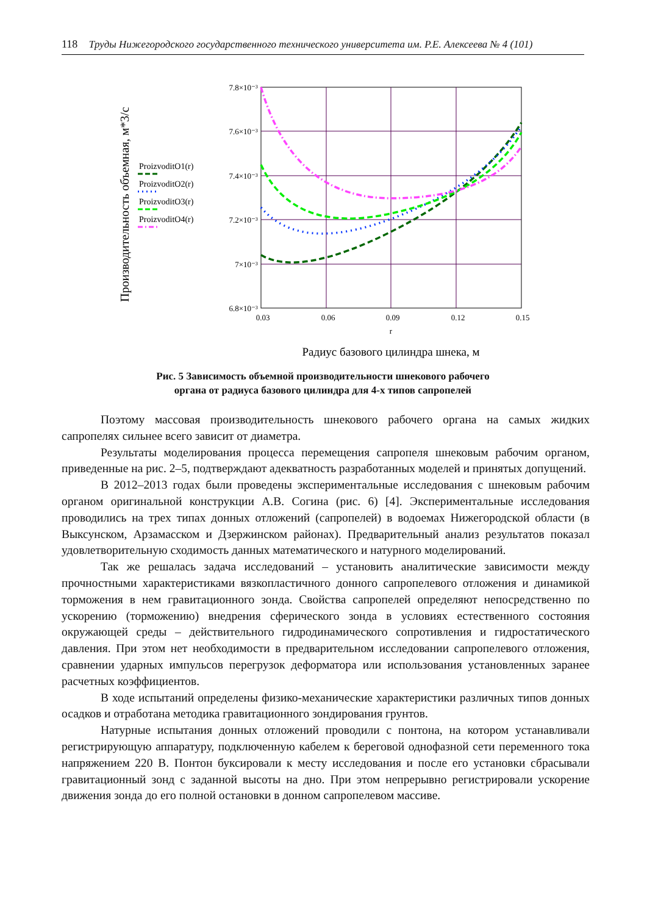118 Труды Нижегородского государственного технического университета им. Р.Е. Алексеева № 4 (101)
Производительность объемная, м*3/с
ProizvoditO1(r)
ProizvoditO2(r)
ProizvoditO3(r)
ProizvoditO4(r)
7.8×10⁻³
7.6×10⁻³
7.4×10⁻³
7.2×10⁻³
7×10⁻³
6.8×10⁻³
0.03
0.06
0.09
0.12
0.15
r
Радиус базового цилиндра шнека, м
Рис. 5 Зависимость объемной производительности шнекового рабочего
органа от радиуса базового цилиндра для 4-х типов сапропелей
Поэтому массовая производительность шнекового рабочего органа на самых жидких сапропелях сильнее всего зависит от диаметра.
Результаты моделирования процесса перемещения сапропеля шнековым рабочим органом, приведенные на рис. 2–5, подтверждают адекватность разработанных моделей и принятых допущений.
В 2012–2013 годах были проведены экспериментальные исследования с шнековым рабочим органом оригинальной конструкции А.В. Согина (рис. 6) [4]. Экспериментальные исследования проводились на трех типах донных отложений (сапропелей) в водоемах Нижегородской области (в Выксунском, Арзамасском и Дзержинском районах). Предварительный анализ результатов показал удовлетворительную сходимость данных математического и натурного моделирований.
Так же решалась задача исследований – установить аналитические зависимости между прочностными характеристиками вязкопластичного донного сапропелевого отложения и динамикой торможения в нем гравитационного зонда. Свойства сапропелей определяют непосредственно по ускорению (торможению) внедрения сферического зонда в условиях естественного состояния окружающей среды – действительного гидродинамического сопротивления и гидростатического давления. При этом нет необходимости в предварительном исследовании сапропелевого отложения, сравнении ударных импульсов перегрузок деформатора или использования установленных заранее расчетных коэффициентов.
В ходе испытаний определены физико-механические характеристики различных типов донных осадков и отработана методика гравитационного зондирования грунтов.
Натурные испытания донных отложений проводили с понтона, на котором устанавливали регистрирующую аппаратуру, подключенную кабелем к береговой однофазной сети переменного тока напряжением 220 В. Понтон буксировали к месту исследования и после его установки сбрасывали гравитационный зонд с заданной высоты на дно. При этом непрерывно регистрировали ускорение движения зонда до его полной остановки в донном сапропелевом массиве.